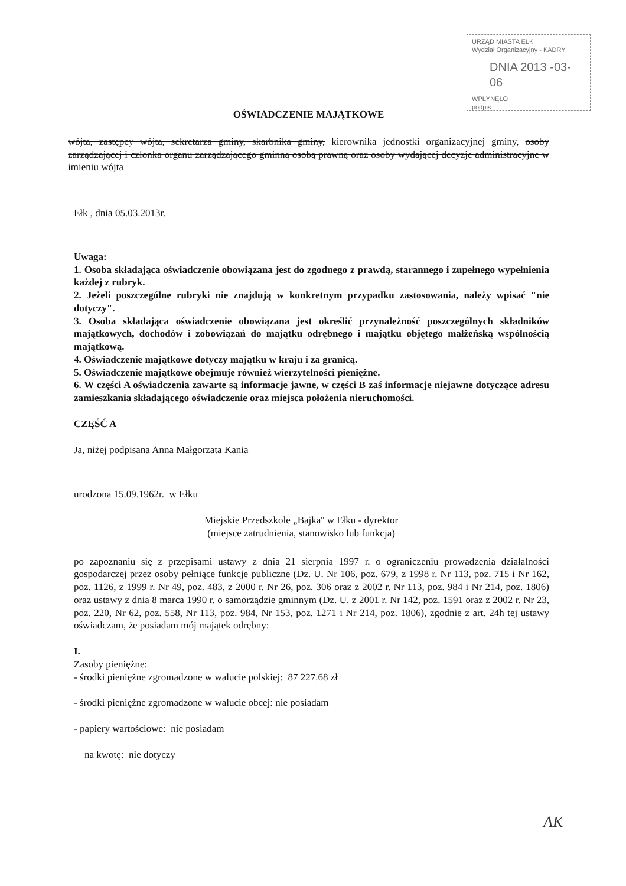URZĄD MIASTA EŁK
Wydział Organizacyjny - KADRY
DNIA 2013 -03- 06
WPŁYNĘŁO
podpis
OŚWIADCZENIE MAJĄTKOWE
wójta, zastępcy wójta, sekretarza gminy, skarbnika gminy, kierownika jednostki organizacyjnej gminy, osoby zarządzającej i członka organu zarządzającego gminną osobą prawną oraz osoby wydającej decyzje administracyjne w imieniu wójta
Ełk , dnia 05.03.2013r.
Uwaga:
1. Osoba składająca oświadczenie obowiązana jest do zgodnego z prawdą, starannego i zupełnego wypełnienia każdej z rubryk.
2. Jeżeli poszczególne rubryki nie znajdują w konkretnym przypadku zastosowania, należy wpisać "nie dotyczy".
3. Osoba składająca oświadczenie obowiązana jest określić przynależność poszczególnych składników majątkowych, dochodów i zobowiązań do majątku odrębnego i majątku objętego małżeńską wspólnością majątkową.
4. Oświadczenie majątkowe dotyczy majątku w kraju i za granicą.
5. Oświadczenie majątkowe obejmuje również wierzytelności pieniężne.
6. W części A oświadczenia zawarte są informacje jawne, w części B zaś informacje niejawne dotyczące adresu zamieszkania składającego oświadczenie oraz miejsca położenia nieruchomości.
CZĘŚĆ A
Ja, niżej podpisana Anna Małgorzata Kania
urodzona 15.09.1962r. w Ełku
Miejskie Przedszkole „Bajka'' w Ełku - dyrektor
(miejsce zatrudnienia, stanowisko lub funkcja)
po zapoznaniu się z przepisami ustawy z dnia 21 sierpnia 1997 r. o ograniczeniu prowadzenia działalności gospodarczej przez osoby pełniące funkcje publiczne (Dz. U. Nr 106, poz. 679, z 1998 r. Nr 113, poz. 715 i Nr 162, poz. 1126, z 1999 r. Nr 49, poz. 483, z 2000 r. Nr 26, poz. 306 oraz z 2002 r. Nr 113, poz. 984 i Nr 214, poz. 1806) oraz ustawy z dnia 8 marca 1990 r. o samorządzie gminnym (Dz. U. z 2001 r. Nr 142, poz. 1591 oraz z 2002 r. Nr 23, poz. 220, Nr 62, poz. 558, Nr 113, poz. 984, Nr 153, poz. 1271 i Nr 214, poz. 1806), zgodnie z art. 24h tej ustawy oświadczam, że posiadam mój majątek odrębny:
I.
Zasoby pieniężne:
- środki pieniężne zgromadzone w walucie polskiej: 87 227.68 zł
- środki pieniężne zgromadzone w walucie obcej: nie posiadam
- papiery wartościowe: nie posiadam
na kwotę: nie dotyczy
AK